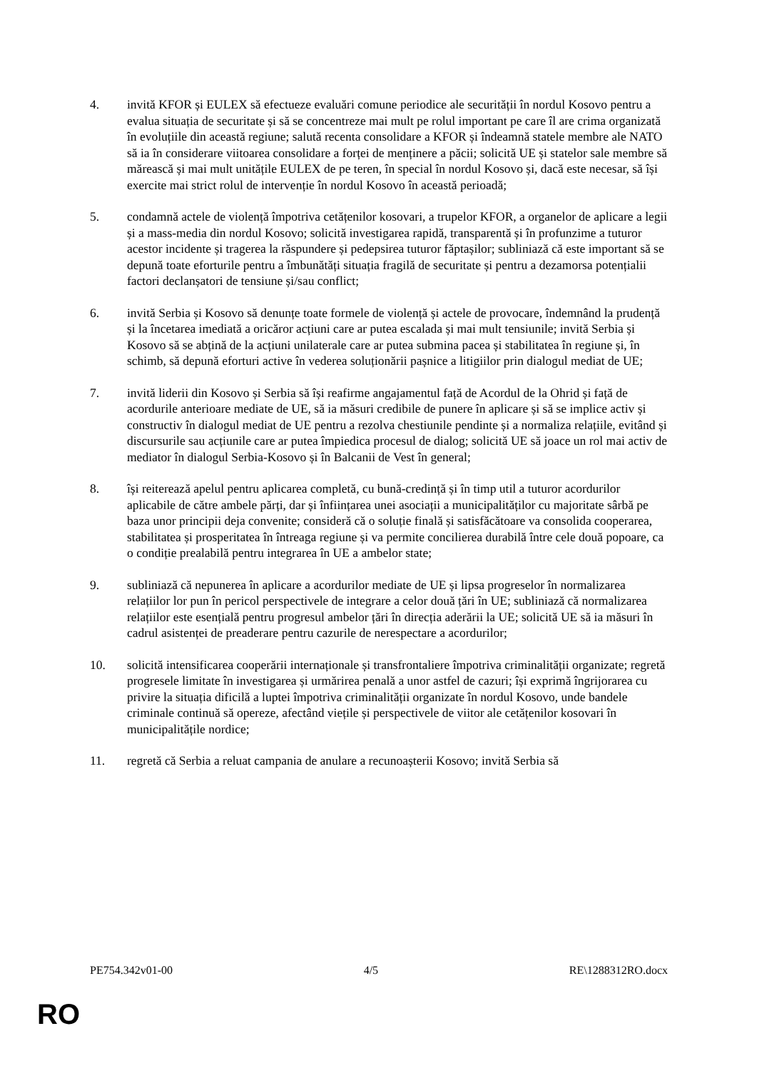4. invită KFOR și EULEX să efectueze evaluări comune periodice ale securității în nordul Kosovo pentru a evalua situația de securitate și să se concentreze mai mult pe rolul important pe care îl are crima organizată în evoluțiile din această regiune; salută recenta consolidare a KFOR și îndeamnă statele membre ale NATO să ia în considerare viitoarea consolidare a forței de menținere a păcii; solicită UE și statelor sale membre să mărească și mai mult unitățile EULEX de pe teren, în special în nordul Kosovo și, dacă este necesar, să își exercite mai strict rolul de intervenție în nordul Kosovo în această perioadă;
5. condamnă actele de violență împotriva cetățenilor kosovari, a trupelor KFOR, a organelor de aplicare a legii și a mass-media din nordul Kosovo; solicită investigarea rapidă, transparentă și în profunzime a tuturor acestor incidente și tragerea la răspundere și pedepsirea tuturor făptașilor; subliniază că este important să se depună toate eforturile pentru a îmbunătăți situația fragilă de securitate și pentru a dezamorsa potențialii factori declanșatori de tensiune și/sau conflict;
6. invită Serbia și Kosovo să denunțe toate formele de violență și actele de provocare, îndemnând la prudență și la încetarea imediată a oricăror acțiuni care ar putea escalada și mai mult tensiunile; invită Serbia și Kosovo să se abțină de la acțiuni unilaterale care ar putea submina pacea și stabilitatea în regiune și, în schimb, să depună eforturi active în vederea soluționării pașnice a litigiilor prin dialogul mediat de UE;
7. invită liderii din Kosovo și Serbia să își reafirme angajamentul față de Acordul de la Ohrid și față de acordurile anterioare mediate de UE, să ia măsuri credibile de punere în aplicare și să se implice activ și constructiv în dialogul mediat de UE pentru a rezolva chestiunile pendinte și a normaliza relațiile, evitând și discursurile sau acțiunile care ar putea împiedica procesul de dialog; solicită UE să joace un rol mai activ de mediator în dialogul Serbia-Kosovo și în Balcanii de Vest în general;
8. își reiterează apelul pentru aplicarea completă, cu bună-credință și în timp util a tuturor acordurilor aplicabile de către ambele părți, dar și înființarea unei asociații a municipalităților cu majoritate sârbă pe baza unor principii deja convenite; consideră că o soluție finală și satisfăcătoare va consolida cooperarea, stabilitatea și prosperitatea în întreaga regiune și va permite concilierea durabilă între cele două popoare, ca o condiție prealabilă pentru integrarea în UE a ambelor state;
9. subliniază că nepunerea în aplicare a acordurilor mediate de UE și lipsa progreselor în normalizarea relațiilor lor pun în pericol perspectivele de integrare a celor două țări în UE; subliniază că normalizarea relațiilor este esențială pentru progresul ambelor țări în direcția aderării la UE; solicită UE să ia măsuri în cadrul asistenței de preaderare pentru cazurile de nerespectare a acordurilor;
10. solicită intensificarea cooperării internaționale și transfrontaliere împotriva criminalității organizate; regretă progresele limitate în investigarea și urmărirea penală a unor astfel de cazuri; își exprimă îngrijorarea cu privire la situația dificilă a luptei împotriva criminalității organizate în nordul Kosovo, unde bandele criminale continuă să opereze, afectând viețile și perspectivele de viitor ale cetățenilor kosovari în municipalitățile nordice;
11. regretă că Serbia a reluat campania de anulare a recunoașterii Kosovo; invită Serbia să
PE754.342v01-00 4/5 RE\1288312RO.docx
RO